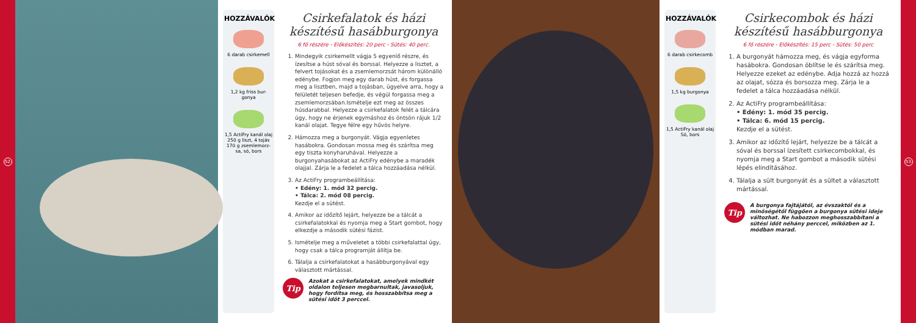52
HOZZÁVALÓK
6 darab csirkemell
1,2 kg friss bur-gonya
1,5 ActiFry kanál olaj
250 g liszt, 4 tojás
170 g zsemlemorz-sa, só, bors
Csirkefalatok és házi készítésű hasábburgonya
6 fő részére - Előkészítés: 20 perc - Sütés: 40 perc.
1. Mindegyik csirkemellt vágja 5 egyenlő részre, és ízesítse a húst sóval és borssal. Helyezze a lisztet, a felvert tojásokat és a zsemlemorzsát három különálló edénybe. Fogjon meg egy darab húst, és forgassa meg a lisztben, majd a tojásban, ügyelve arra, hogy a felületét teljesen befedje, és végül forgassa meg a zsemlemorzsában.Ismételje ezt meg az összes húsdarabbal. Helyezze a csirkefalatok felét a tálcára úgy, hogy ne érjenek egymáshoz és öntsön rájuk 1/2 kanál olajat. Tegye félre egy hűvös helyre.
2. Hámozza meg a burgonyát. Vágja egyenletes hasábokra. Gondosan mossa meg és szárítsa meg egy tiszta konyharuhával. Helyezze a burgonyahasábokat az ActiFry edénybe a maradék olajjal. Zárja le a fedelet a tálca hozzáadása nélkül.
3. Az ActiFry programbeállítása:
• Edény: 1. mód 32 percig.
• Tálca: 2. mód 08 percig.
Kezdje el a sütést.
4. Amikor az időzítő lejárt, helyezze be a tálcát a csirkefalatokkal és nyomja meg a Start gombot, hogy elkezdje a második sütési fázist.
5. Ismételje meg a műveletet a többi csirkefalattal úgy, hogy csak a tálca programját állítja be.
6. Tálalja a csirkefalatokat a hasábburgonyával egy választott mártással.
Tip
Azokat a csirkefalatokat, amelyek mindkét oldalon teljesen megbarnultak, javasoljuk, hogy fordítsa meg, és hosszabbítsa meg a sütési időt 3 perccel.
HOZZÁVALÓK
6 darab csirkecomb
1,5 kg burgonya
1,5 ActiFry kanál olaj
Só, bors
Csirkecombok és házi készítésű hasábburgonya
6 fő részére - Előkészítés: 15 perc - Sütés: 50 perc
1. A burgonyát hámozza meg, és vágja egyforma hasábokra. Gondosan öblítse le és szárítsa meg. Helyezze ezeket az edénybe. Adja hozzá az hozzá az olajat, sózza és borsozza meg. Zárja le a fedelet a tálca hozzáadása nélkül.
2. Az ActiFry programbeállítása:
• Edény: 1. mód 35 percig.
• Tálca: 6. mód 15 percig.
Kezdje el a sütést.
3. Amikor az időzítő lejárt, helyezze be a tálcát a sóval és borssal ízesített csirkecombokkal, és nyomja meg a Start gombot a második sütési lépés elindításához.
4. Tálalja a sült burgonyát és a sültet a választott mártással.
Tip
A burgonya fajtájától, az évszaktól és a minőségétől függően a burgonya sütési ideje változhat. Ne habozzon meghosszabbítani a sütési időt néhány perccel, miközben az 1. módban marad.
53